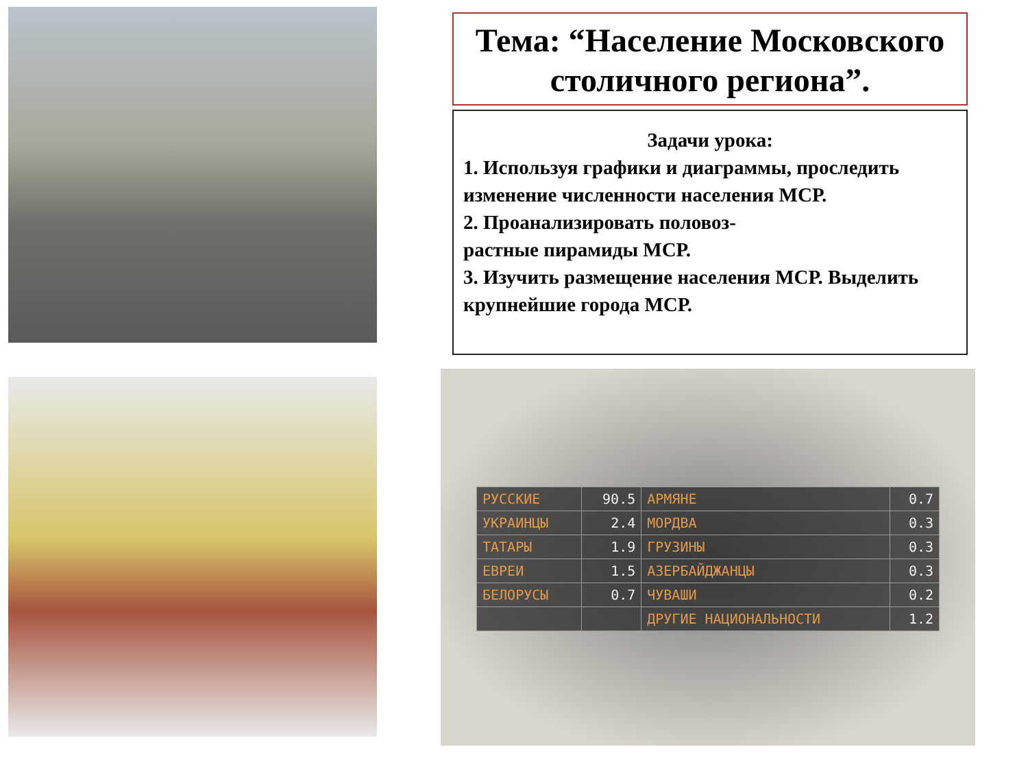Тема: “Население Московского столичного региона”.
Задачи урока:
1. Используя графики и диаграммы, проследить изменение численности населения МСР.
2. Проанализировать половоз-
растные пирамиды МСР.
3. Изучить размещение населения МСР. Выделить крупнейшие города МСР.
| РУССКИЕ | 90.5 | АРМЯНЕ | 0.7 |
| УКРАИНЦЫ | 2.4 | МОРДВА | 0.3 |
| ТАТАРЫ | 1.9 | ГРУЗИНЫ | 0.3 |
| ЕВРЕИ | 1.5 | АЗЕРБАЙДЖАНЦЫ | 0.3 |
| БЕЛОРУСЫ | 0.7 | ЧУВАШИ | 0.2 |
| | | ДРУГИЕ НАЦИОНАЛЬНОСТИ | 1.2 |